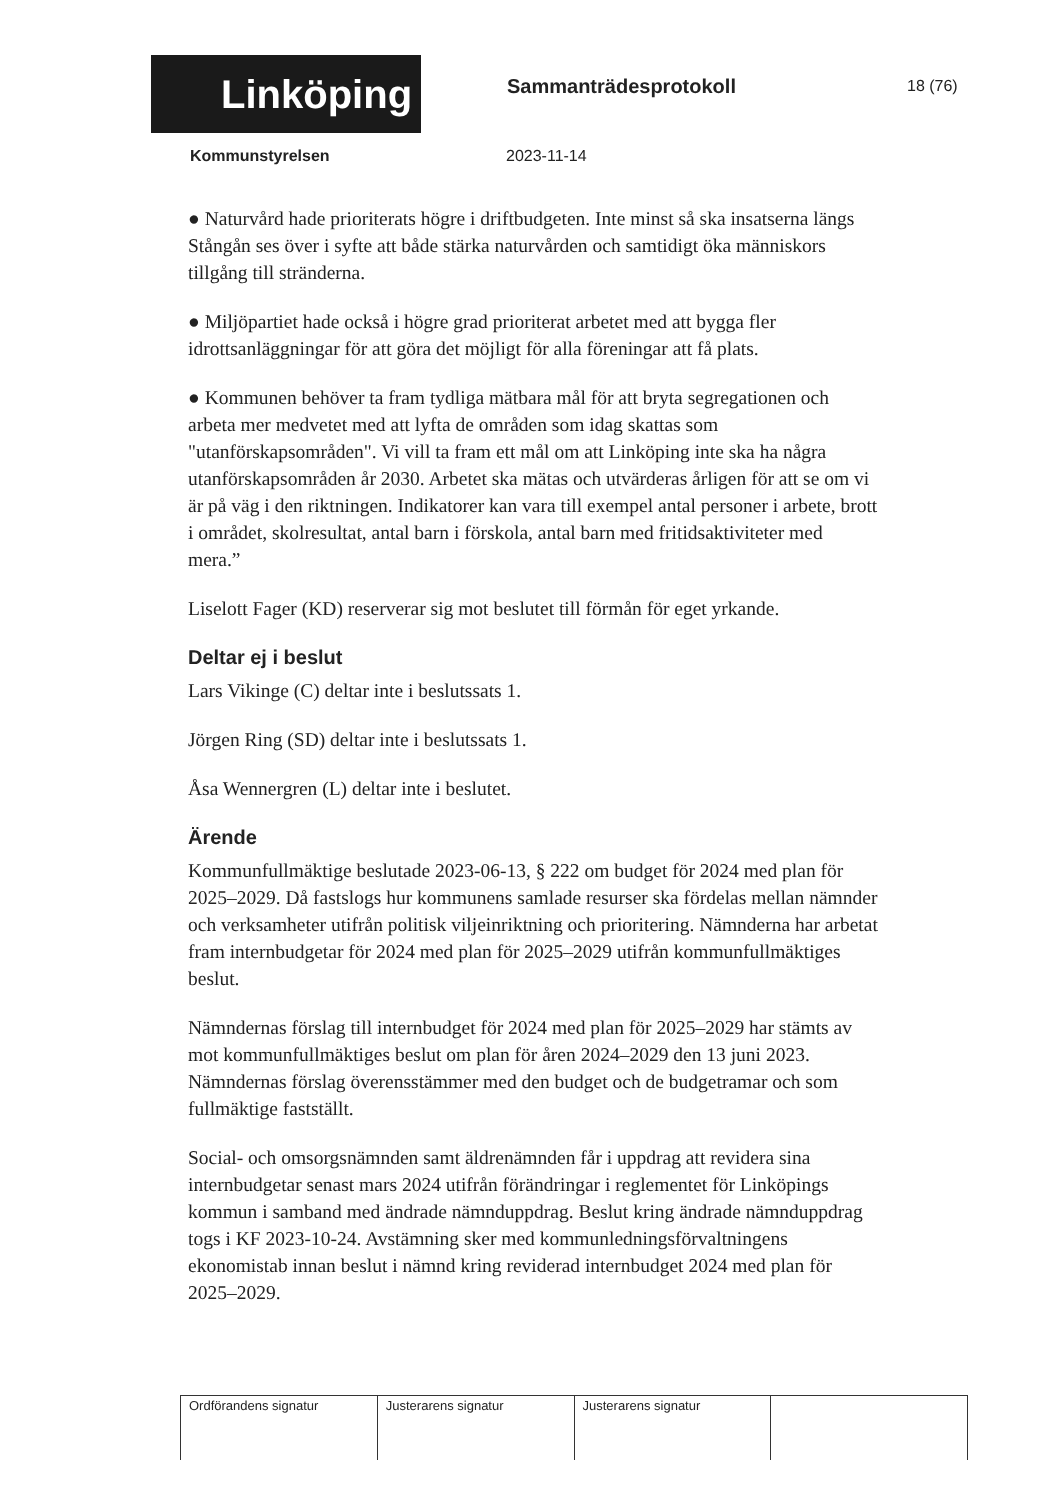Linköping
Sammanträdesprotokoll
18 (76)
Kommunstyrelsen 2023-11-14
● Naturvård hade prioriterats högre i driftbudgeten. Inte minst så ska insatserna längs Stångån ses över i syfte att både stärka naturvården och samtidigt öka människors tillgång till stränderna.
● Miljöpartiet hade också i högre grad prioriterat arbetet med att bygga fler idrottsanläggningar för att göra det möjligt för alla föreningar att få plats.
● Kommunen behöver ta fram tydliga mätbara mål för att bryta segregationen och arbeta mer medvetet med att lyfta de områden som idag skattas som "utanförskapsområden". Vi vill ta fram ett mål om att Linköping inte ska ha några utanförskapsområden år 2030. Arbetet ska mätas och utvärderas årligen för att se om vi är på väg i den riktningen. Indikatorer kan vara till exempel antal personer i arbete, brott i området, skolresultat, antal barn i förskola, antal barn med fritidsaktiviteter med mera.”
Liselott Fager (KD) reserverar sig mot beslutet till förmån för eget yrkande.
Deltar ej i beslut
Lars Vikinge (C) deltar inte i beslutssats 1.
Jörgen Ring (SD) deltar inte i beslutssats 1.
Åsa Wennergren (L) deltar inte i beslutet.
Ärende
Kommunfullmäktige beslutade 2023-06-13, § 222 om budget för 2024 med plan för 2025–2029. Då fastslogs hur kommunens samlade resurser ska fördelas mellan nämnder och verksamheter utifrån politisk viljeinriktning och prioritering. Nämnderna har arbetat fram internbudgetar för 2024 med plan för 2025–2029 utifrån kommunfullmäktiges beslut.
Nämndernas förslag till internbudget för 2024 med plan för 2025–2029 har stämts av mot kommunfullmäktiges beslut om plan för åren 2024–2029 den 13 juni 2023. Nämndernas förslag överensstämmer med den budget och de budgetramar och som fullmäktige fastställt.
Social- och omsorgsnämnden samt äldrenämnden får i uppdrag att revidera sina internbudgetar senast mars 2024 utifrån förändringar i reglementet för Linköpings kommun i samband med ändrade nämnduppdrag. Beslut kring ändrade nämnduppdrag togs i KF 2023-10-24. Avstämning sker med kommunledningsförvaltningens ekonomistab innan beslut i nämnd kring reviderad internbudget 2024 med plan för 2025–2029.
| Ordförandens signatur | Justerarens signatur | Justerarens signatur | |